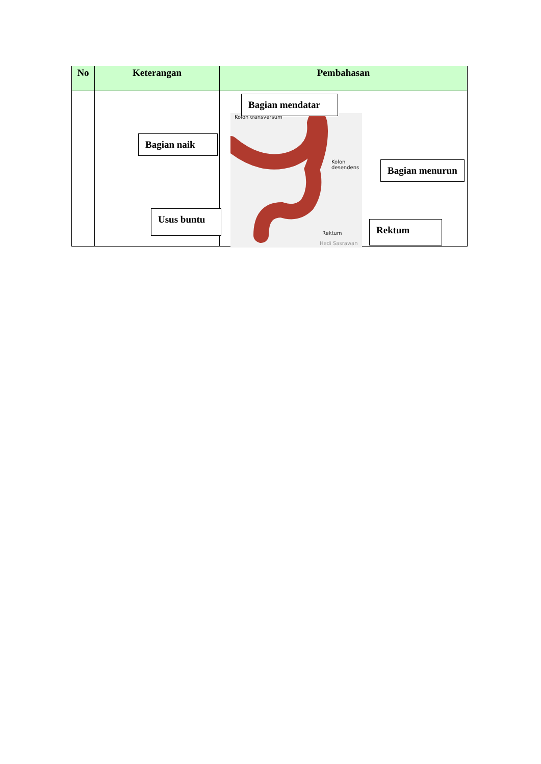| No | Keterangan | Pembahasan |
| --- | --- | --- |
Kolon transversum
Kolon
desendens
Rektum
Hedi Sasrawan
Bagian mendatar
Bagian naik
Bagian menurun
Usus buntu
Rektum